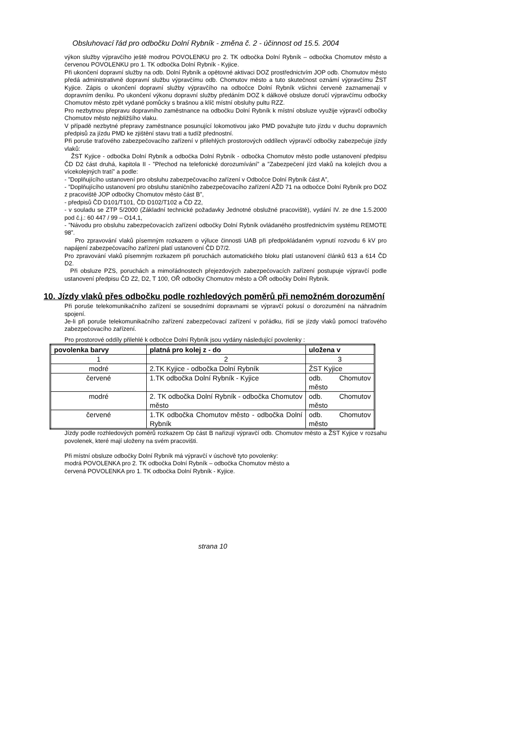Obsluhovací řád pro odbočku Dolní Rybník - změna č. 2 - účinnost od 15.5. 2004
výkon služby výpravčího ještě modrou POVOLENKU pro 2. TK odbočka Dolní Rybník – odbočka Chomutov město a červenou POVOLENKU pro 1. TK odbočka Dolní Rybník - Kyjice.
Při ukončení dopravní služby na odb. Dolní Rybník a opětovné aktivaci DOZ prostřednictvím JOP odb. Chomutov město předá administrativně dopravní službu výpravčímu odb. Chomutov město a tuto skutečnost oznámí výpravčímu ŽST Kyjice. Zápis o ukončení dopravní služby výpravčího na odbočce Dolní Rybník všichni červeně zaznamenají v dopravním deníku. Po ukončení výkonu dopravní služby předáním DOZ k dálkové obsluze doručí výpravčímu odbočky Chomutov město zpět vydané pomůcky s brašnou a klíč místní obsluhy pultu RZZ.
Pro nezbytnou přepravu dopravního zaměstnance na odbočku Dolní Rybník k místní obsluze využije výpravčí odbočky Chomutov město nejbližšího vlaku.
V případě nezbytné přepravy zaměstnance posunující lokomotivou jako PMD považujte tuto jízdu v duchu dopravních předpisů za jízdu PMD ke zjištění stavu trati a tudíž přednostní.
Při poruše traťového zabezpečovacího zařízení v přilehlých prostorových oddílech výpravčí odbočky zabezpečuje jízdy vlaků:
ŽST Kyjice - odbočka Dolní Rybník a odbočka Dolní Rybník - odbočka Chomutov město podle ustanovení předpisu ČD D2 část druhá, kapitola II - ”Přechod na telefonické dorozumívání” a ”Zabezpečení jízd vlaků na kolejích dvou a vícekolejných tratí” a podle:
- ”Doplňujícího ustanovení pro obsluhu zabezpečovacího zařízení v Odbočce Dolní Rybník část A”,
- ”Doplňujícího ustanovení pro obsluhu staničního zabezpečovacího zařízení AŽD 71 na odbočce Dolní Rybník pro DOZ z pracoviště JOP odbočky Chomutov město část B”,
- předpisů ČD D101/T101, ČD D102/T102 a ČD Z2,
- v souladu se ZTP 5/2000 (Základní technické požadavky Jednotné obslužné pracoviště), vydání IV. ze dne 1.5.2000 pod č.j.: 60 447 / 99 – O14,1,
- ”Návodu pro obsluhu zabezpečovacích zařízení odbočky Dolní Rybník ovládaného prostřednictvím systému REMOTE 98”.
Pro zpravování vlaků písemným rozkazem o výluce činnosti UAB při předpokládaném vypnutí rozvodu 6 kV pro napájení zabezpečovacího zařízení platí ustanovení ČD D7/2.
Pro zpravování vlaků písemným rozkazem při poruchách automatického bloku platí ustanovení článků 613 a 614 ČD D2.
Při obsluze PZS, poruchách a mimořádnostech přejezdových zabezpečovacích zařízení postupuje výpravčí podle ustanovení předpisu ČD Z2, D2, T 100, OŘ odbočky Chomutov město a OŘ odbočky Dolní Rybník.
10. Jízdy vlaků přes odbočku podle rozhledových poměrů při nemožném dorozumění
Při poruše telekomunikačního zařízení se sousedními dopravnami se výpravčí pokusí o dorozumění na náhradním spojení.
Je-li při poruše telekomunikačního zařízení zabezpečovací zařízení v pořádku, řídí se jízdy vlaků pomocí traťového zabezpečovacího zařízení.
Pro prostorové oddíly přilehlé k odbočce Dolní Rybník jsou vydány následující povolenky :
| povolenka barvy | platná pro kolej z - do | uložena v |
| --- | --- | --- |
| 1 | 2 | 3 |
| modré | 2.TK Kyjice - odbočka Dolní Rybník | ŽST Kyjice |
| červené | 1.TK odbočka Dolní Rybník - Kyjice | odb. Chomutov město |
| modré | 2. TK odbočka Dolní Rybník - odbočka Chomutov město | odb. Chomutov město |
| červené | 1.TK odbočka Chomutov město - odbočka Dolní Rybník | odb. Chomutov město |
Jízdy podle rozhledových poměrů rozkazem Op část B nařizují výpravčí odb. Chomutov město a ŽST Kyjice v rozsahu povolenek, které mají uloženy na svém pracovišti.
Při místní obsluze odbočky Dolní Rybník má výpravčí v úschově tyto povolenky:
modrá POVOLENKA pro 2. TK odbočka Dolní Rybník – odbočka Chomutov město a
červená POVOLENKA pro 1. TK odbočka Dolní Rybník - Kyjice.
strana 10